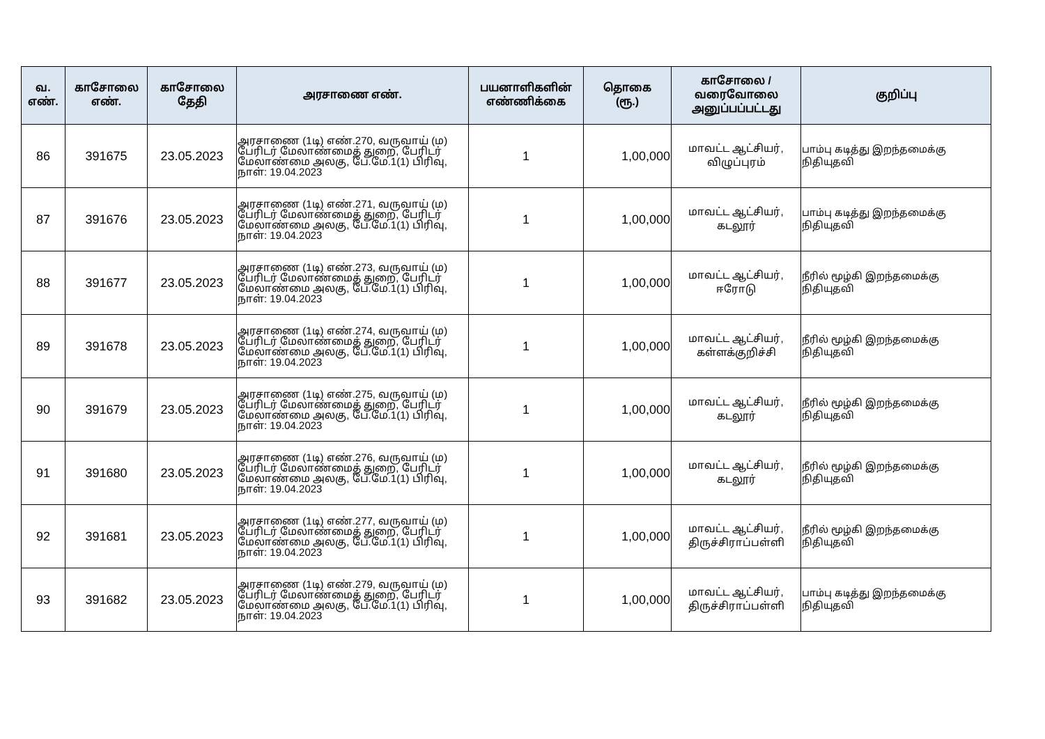| வ. எண். | காசோலை எண். | காசோலை தேதி | அரசாணை எண். | பயனாளிகளின் எண்ணிக்கை | தொகை (ரூ.) | காசோலை / வரைவோலை அனுப்பப்பட்டது | குறிப்பு |
| --- | --- | --- | --- | --- | --- | --- | --- |
| 86 | 391675 | 23.05.2023 | அரசாணை (1டி) எண்.270, வருவாய் (ம) பேரிடர் மேலாண்மைத் துறை, பேரிடர் மேலாண்மை அலகு, பே.மே.1(1) பிரிவு, நாள்: 19.04.2023 | 1 | 1,00,000 | மாவட்ட ஆட்சியர், விழுப்புரம் | பாம்பு கடித்து இறந்தமைக்கு நிதியுதவி |
| 87 | 391676 | 23.05.2023 | அரசாணை (1டி) எண்.271, வருவாய் (ம) பேரிடர் மேலாண்மைத் துறை, பேரிடர் மேலாண்மை அலகு, பே.மே.1(1) பிரிவு, நாள்: 19.04.2023 | 1 | 1,00,000 | மாவட்ட ஆட்சியர், கடலூர் | பாம்பு கடித்து இறந்தமைக்கு நிதியுதவி |
| 88 | 391677 | 23.05.2023 | அரசாணை (1டி) எண்.273, வருவாய் (ம) பேரிடர் மேலாண்மைத் துறை, பேரிடர் மேலாண்மை அலகு, பே.மே.1(1) பிரிவு, நாள்: 19.04.2023 | 1 | 1,00,000 | மாவட்ட ஆட்சியர், ஈரோடு | நீரில் மூழ்கி இறந்தமைக்கு நிதியுதவி |
| 89 | 391678 | 23.05.2023 | அரசாணை (1டி) எண்.274, வருவாய் (ம) பேரிடர் மேலாண்மைத் துறை, பேரிடர் மேலாண்மை அலகு, பே.மே.1(1) பிரிவு, நாள்: 19.04.2023 | 1 | 1,00,000 | மாவட்ட ஆட்சியர், கள்ளக்குறிச்சி | நீரில் மூழ்கி இறந்தமைக்கு நிதியுதவி |
| 90 | 391679 | 23.05.2023 | அரசாணை (1டி) எண்.275, வருவாய் (ம) பேரிடர் மேலாண்மைத் துறை, பேரிடர் மேலாண்மை அலகு, பே.மே.1(1) பிரிவு, நாள்: 19.04.2023 | 1 | 1,00,000 | மாவட்ட ஆட்சியர், கடலூர் | நீரில் மூழ்கி இறந்தமைக்கு நிதியுதவி |
| 91 | 391680 | 23.05.2023 | அரசாணை (1டி) எண்.276, வருவாய் (ம) பேரிடர் மேலாண்மைத் துறை, பேரிடர் மேலாண்மை அலகு, பே.மே.1(1) பிரிவு, நாள்: 19.04.2023 | 1 | 1,00,000 | மாவட்ட ஆட்சியர், கடலூர் | நீரில் மூழ்கி இறந்தமைக்கு நிதியுதவி |
| 92 | 391681 | 23.05.2023 | அரசாணை (1டி) எண்.277, வருவாய் (ம) பேரிடர் மேலாண்மைத் துறை, பேரிடர் மேலாண்மை அலகு, பே.மே.1(1) பிரிவு, நாள்: 19.04.2023 | 1 | 1,00,000 | மாவட்ட ஆட்சியர், திருச்சிராப்பள்ளி | நீரில் மூழ்கி இறந்தமைக்கு நிதியுதவி |
| 93 | 391682 | 23.05.2023 | அரசாணை (1டி) எண்.279, வருவாய் (ம) பேரிடர் மேலாண்மைத் துறை, பேரிடர் மேலாண்மை அலகு, பே.மே.1(1) பிரிவு, நாள்: 19.04.2023 | 1 | 1,00,000 | மாவட்ட ஆட்சியர், திருச்சிராப்பள்ளி | பாம்பு கடித்து இறந்தமைக்கு நிதியுதவி |